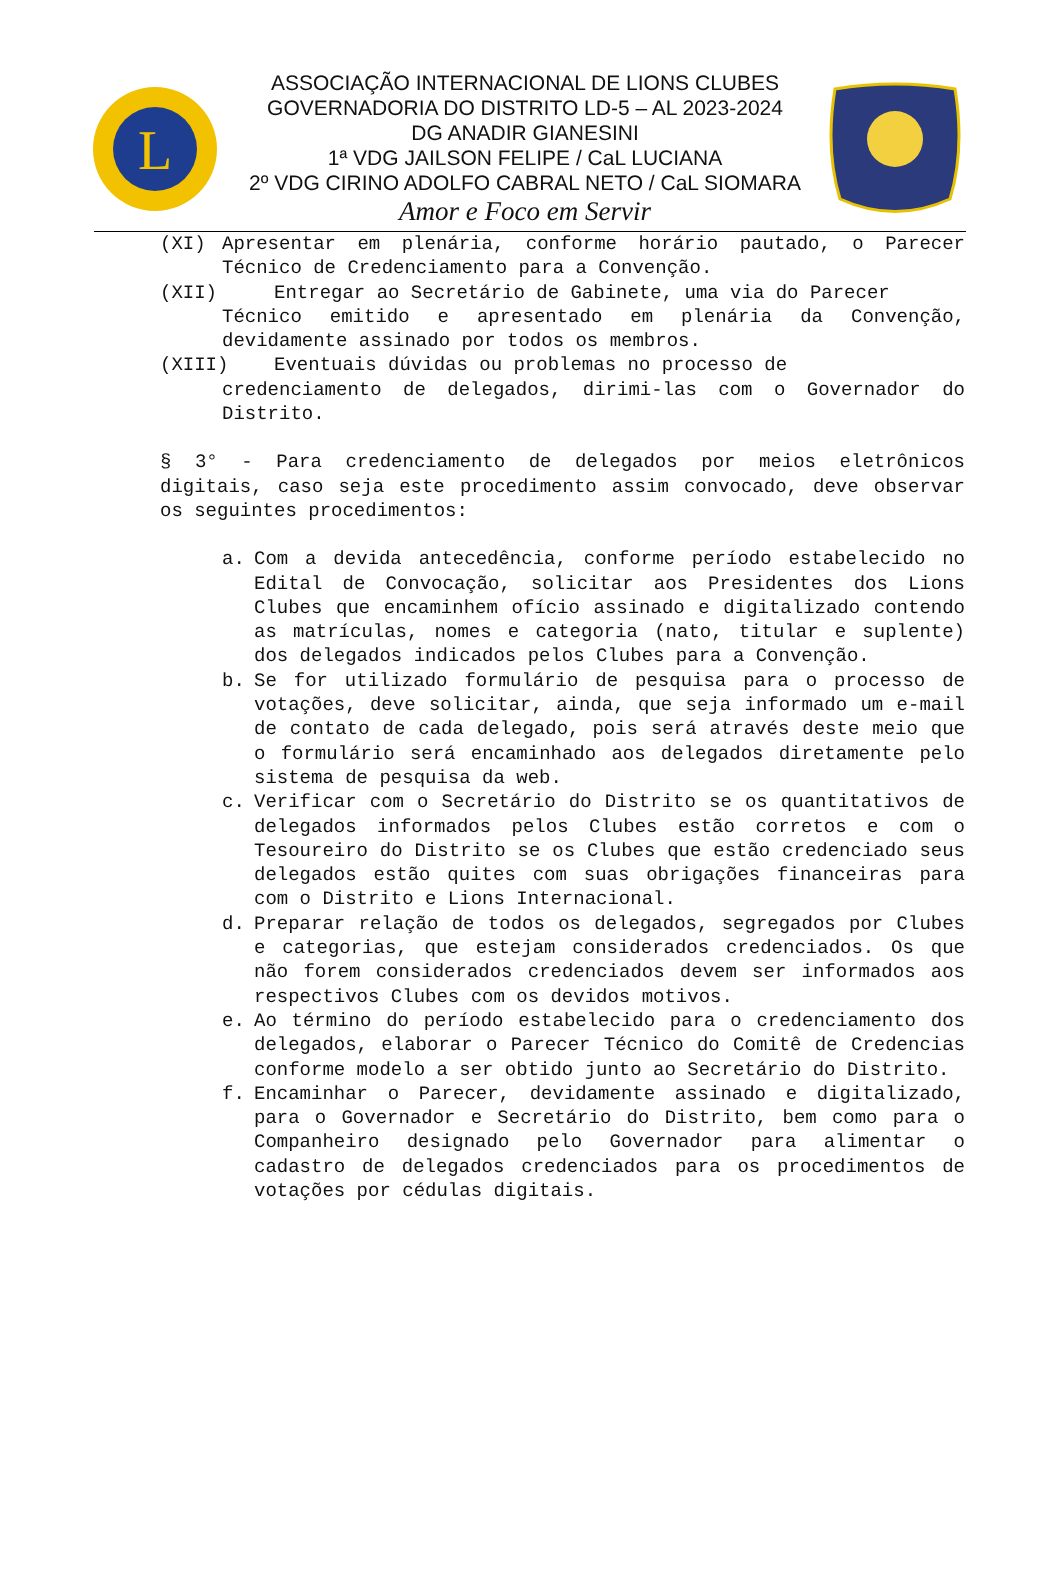L
ASSOCIAÇÃO INTERNACIONAL DE LIONS CLUBES
GOVERNADORIA DO DISTRITO LD-5 – AL 2023-2024
DG ANADIR GIANESINI
1ª VDG JAILSON FELIPE / CaL LUCIANA
2º VDG CIRINO ADOLFO CABRAL NETO / CaL SIOMARA
Amor e Foco em Servir
(XI) Apresentar em plenária, conforme horário pautado, o Parecer Técnico de Credenciamento para a Convenção.
(XII) Entregar ao Secretário de Gabinete, uma via do Parecer
Técnico emitido e apresentado em plenária da Convenção, devidamente assinado por todos os membros.
(XIII) Eventuais dúvidas ou problemas no processo de
credenciamento de delegados, dirimi-las com o Governador do Distrito.
§ 3° - Para credenciamento de delegados por meios eletrônicos digitais, caso seja este procedimento assim convocado, deve observar os seguintes procedimentos:
a. Com a devida antecedência, conforme período estabelecido no Edital de Convocação, solicitar aos Presidentes dos Lions Clubes que encaminhem ofício assinado e digitalizado contendo as matrículas, nomes e categoria (nato, titular e suplente) dos delegados indicados pelos Clubes para a Convenção.
b. Se for utilizado formulário de pesquisa para o processo de votações, deve solicitar, ainda, que seja informado um e-mail de contato de cada delegado, pois será através deste meio que o formulário será encaminhado aos delegados diretamente pelo sistema de pesquisa da web.
c. Verificar com o Secretário do Distrito se os quantitativos de delegados informados pelos Clubes estão corretos e com o Tesoureiro do Distrito se os Clubes que estão credenciado seus delegados estão quites com suas obrigações financeiras para com o Distrito e Lions Internacional.
d. Preparar relação de todos os delegados, segregados por Clubes e categorias, que estejam considerados credenciados. Os que não forem considerados credenciados devem ser informados aos respectivos Clubes com os devidos motivos.
e. Ao término do período estabelecido para o credenciamento dos delegados, elaborar o Parecer Técnico do Comitê de Credencias conforme modelo a ser obtido junto ao Secretário do Distrito.
f. Encaminhar o Parecer, devidamente assinado e digitalizado, para o Governador e Secretário do Distrito, bem como para o Companheiro designado pelo Governador para alimentar o cadastro de delegados credenciados para os procedimentos de votações por cédulas digitais.